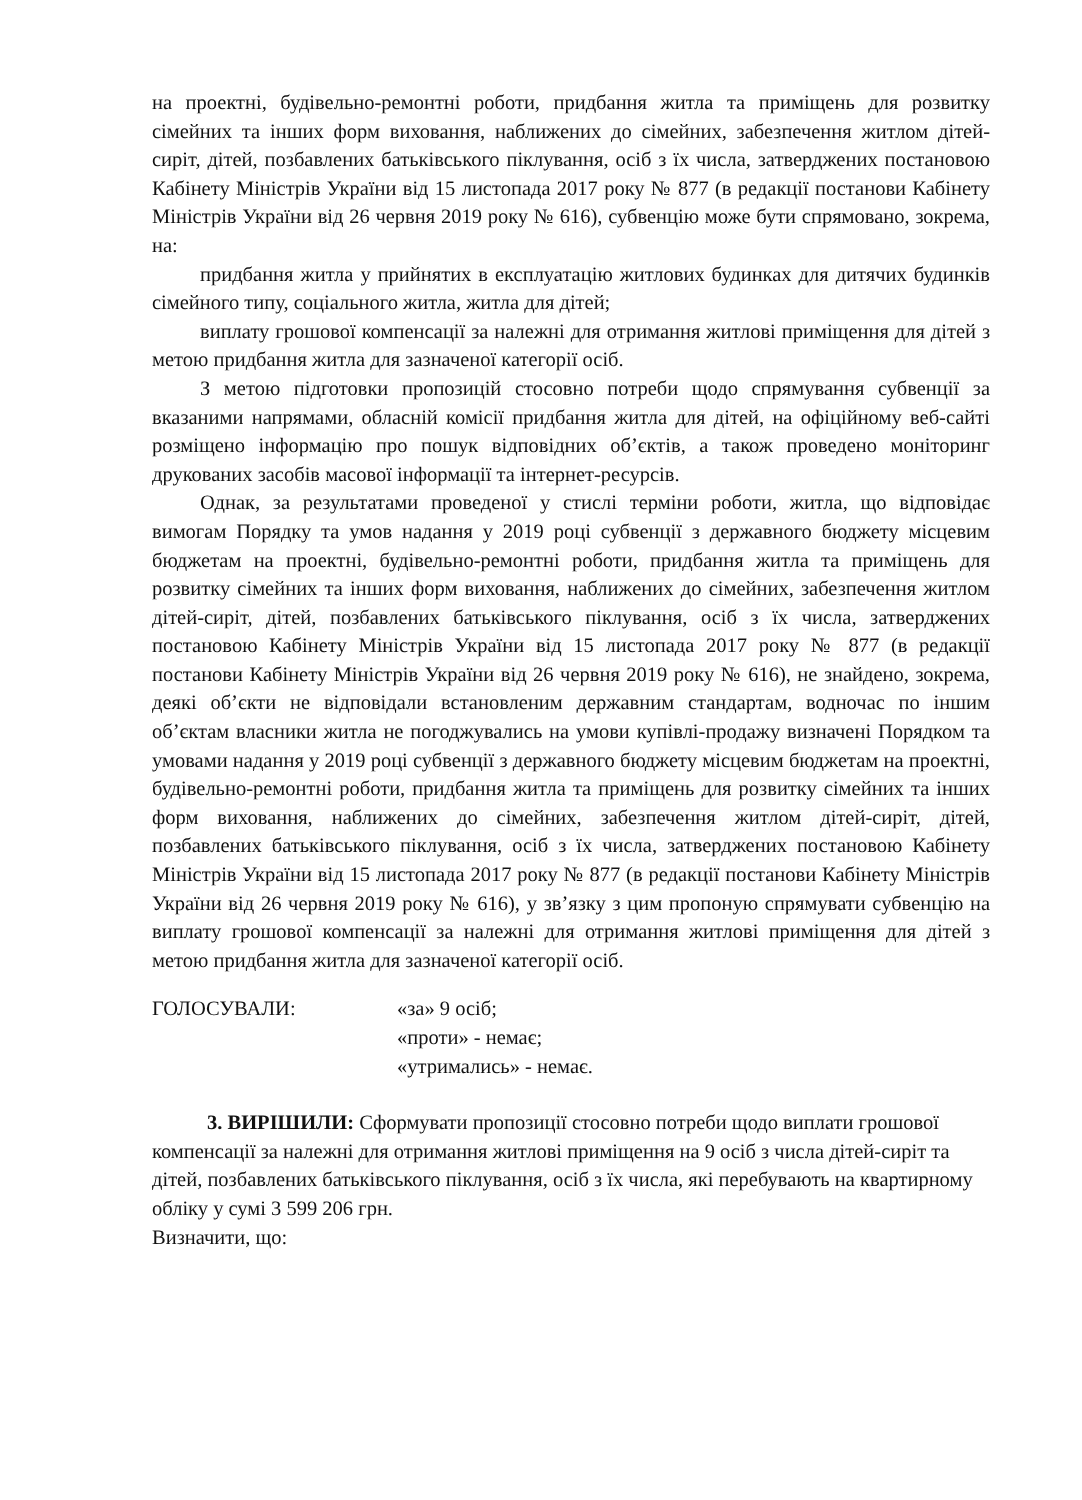на проектні, будівельно-ремонтні роботи, придбання житла та приміщень для розвитку сімейних та інших форм виховання, наближених до сімейних, забезпечення житлом дітей-сиріт, дітей, позбавлених батьківського піклування, осіб з їх числа, затверджених постановою Кабінету Міністрів України від 15 листопада 2017 року № 877 (в редакції постанови Кабінету Міністрів України від 26 червня 2019 року № 616), субвенцію може бути спрямовано, зокрема, на:
придбання житла у прийнятих в експлуатацію житлових будинках для дитячих будинків сімейного типу, соціального житла, житла для дітей;
виплату грошової компенсації за належні для отримання житлові приміщення для дітей з метою придбання житла для зазначеної категорії осіб.
З метою підготовки пропозицій стосовно потреби щодо спрямування субвенції за вказаними напрямами, обласній комісії придбання житла для дітей, на офіційному веб-сайті розміщено інформацію про пошук відповідних об’єктів, а також проведено моніторинг друкованих засобів масової інформації та інтернет-ресурсів.
Однак, за результатами проведеної у стислі терміни роботи, житла, що відповідає вимогам Порядку та умов надання у 2019 році субвенції з державного бюджету місцевим бюджетам на проектні, будівельно-ремонтні роботи, придбання житла та приміщень для розвитку сімейних та інших форм виховання, наближених до сімейних, забезпечення житлом дітей-сиріт, дітей, позбавлених батьківського піклування, осіб з їх числа, затверджених постановою Кабінету Міністрів України від 15 листопада 2017 року № 877 (в редакції постанови Кабінету Міністрів України від 26 червня 2019 року № 616), не знайдено, зокрема, деякі об’єкти не відповідали встановленим державним стандартам, водночас по іншим об’єктам власники житла не погоджувались на умови купівлі-продажу визначені Порядком та умовами надання у 2019 році субвенції з державного бюджету місцевим бюджетам на проектні, будівельно-ремонтні роботи, придбання житла та приміщень для розвитку сімейних та інших форм виховання, наближених до сімейних, забезпечення житлом дітей-сиріт, дітей, позбавлених батьківського піклування, осіб з їх числа, затверджених постановою Кабінету Міністрів України від 15 листопада 2017 року № 877 (в редакції постанови Кабінету Міністрів України від 26 червня 2019 року № 616), у зв’язку з цим пропоную спрямувати субвенцію на виплату грошової компенсації за належні для отримання житлові приміщення для дітей з метою придбання житла для зазначеної категорії осіб.
ГОЛОСУВАЛИ: «за» 9 осіб;
«проти» - немає;
«утримались» - немає.
3. ВИРІШИЛИ: Сформувати пропозиції стосовно потреби щодо виплати грошової компенсації за належні для отримання житлові приміщення на 9 осіб з числа дітей-сиріт та дітей, позбавлених батьківського піклування, осіб з їх числа, які перебувають на квартирному обліку у сумі 3 599 206 грн.
Визначити, що: